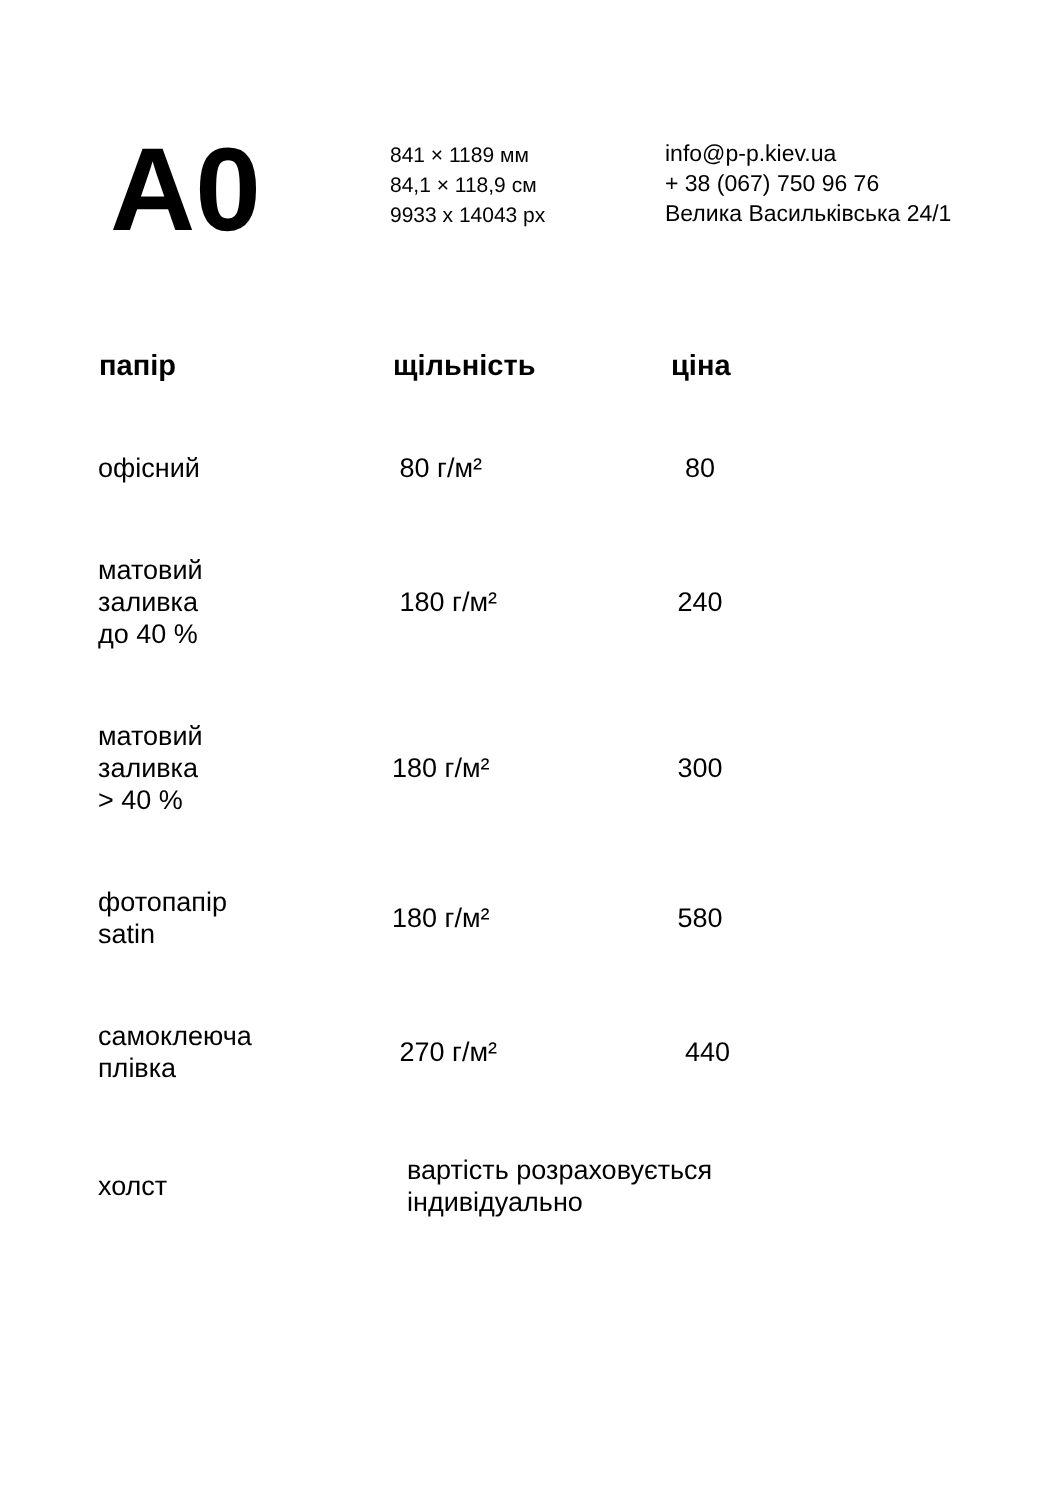A0
841 × 1189 мм
84,1 × 118,9 см
9933 x 14043 px
info@p-p.kiev.ua
+ 38 (067) 750 96 76
Велика Васильківська 24/1
| папір | щільність | ціна |
| --- | --- | --- |
| офісний | 80 г/м² | 80 |
| матовий заливка до 40 % | 180 г/м² | 240 |
| матовий заливка > 40 % | 180 г/м² | 300 |
| фотопапір satin | 180 г/м² | 580 |
| самоклеюча плівка | 270 г/м² | 440 |
| холст | вартість розраховується індивідуально | |